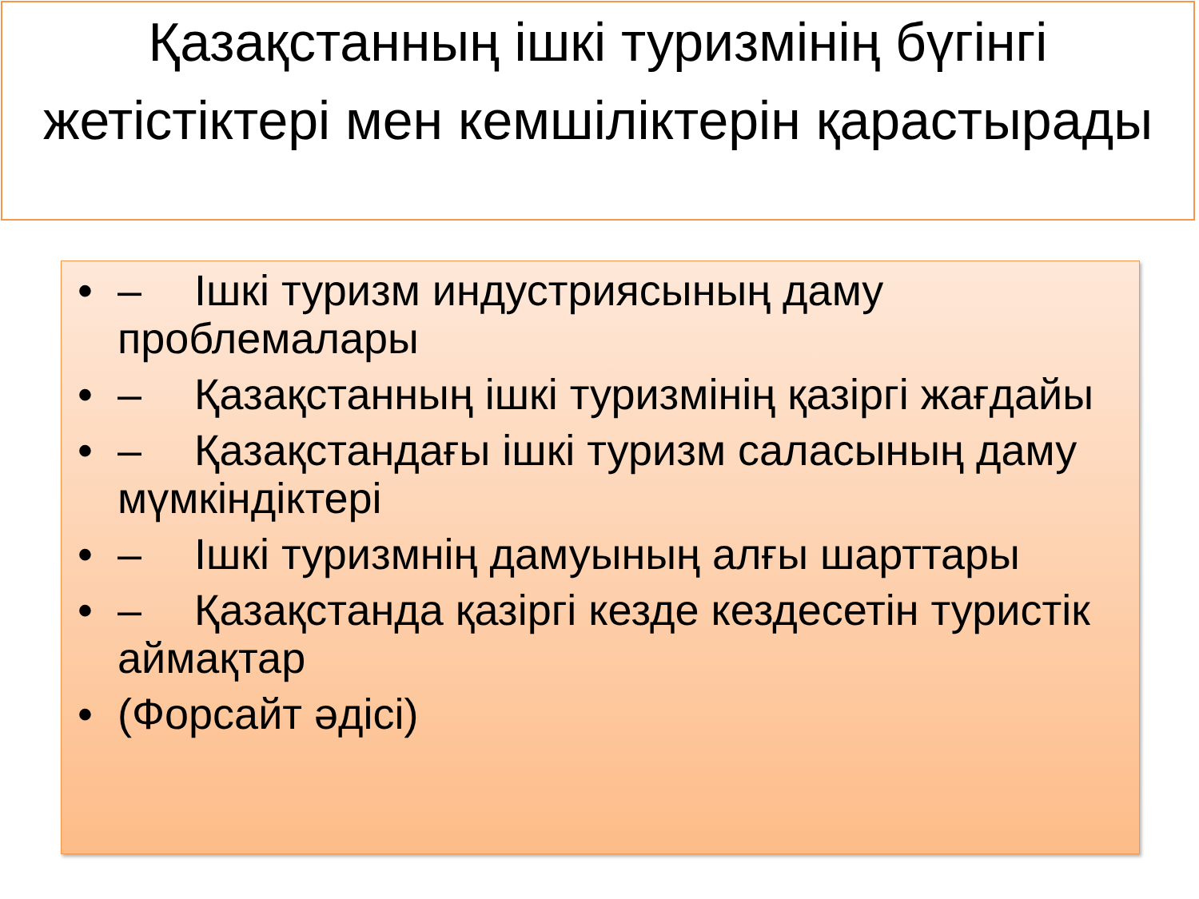Қазақстанның ішкі туризмінің бүгінгі жетістіктері мен кемшіліктерін қарастырады
• – Ішкі туризм индустриясының даму проблемалары
• – Қазақстанның ішкі туризмінің қазіргі жағдайы
• – Қазақстандағы ішкі туризм саласының даму мүмкіндіктері
• – Ішкі туризмнің дамуының алғы шарттары
• – Қазақстанда қазіргі кезде кездесетін туристік аймақтар
• (Форсайт әдісі)